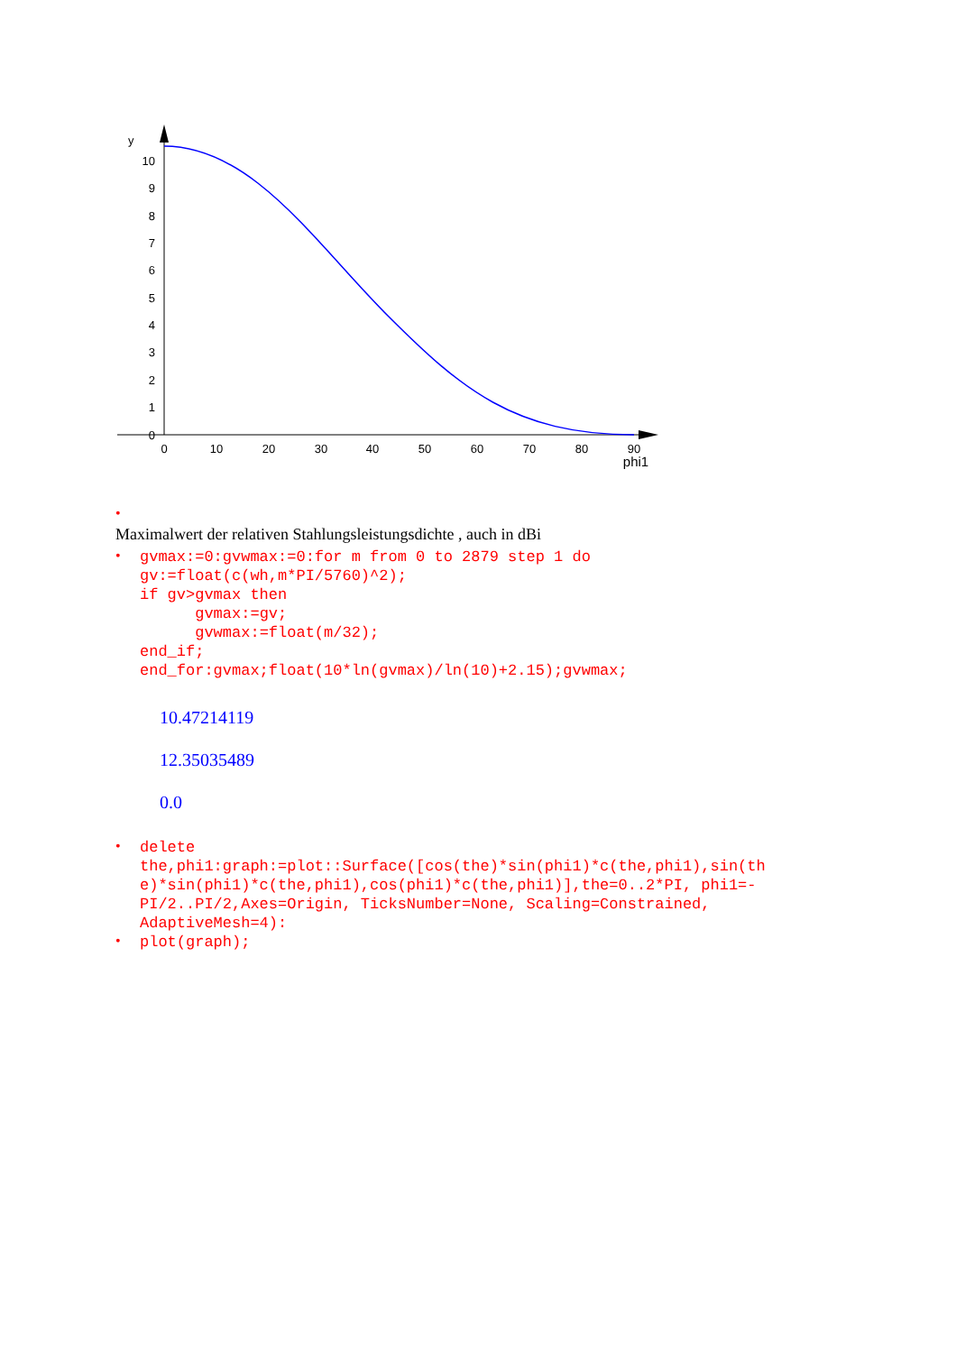y
10
9
8
7
6
5
4
3
2
1
0
0
10
20
30
40
50
60
70
80
90
phi1
•
Maximalwert der relativen Stahlungsleistungsdichte , auch in dBi
•
gvmax:=0:gvwmax:=0:for m from 0 to 2879 step 1 do
gv:=float(c(wh,m*PI/5760)^2);
if gv>gvmax then
      gvmax:=gv;
      gvwmax:=float(m/32);
end_if;
end_for:gvmax;float(10*ln(gvmax)/ln(10)+2.15);gvwmax;
10.47214119
12.35035489
0.0
•
delete
the,phi1:graph:=plot::Surface([cos(the)*sin(phi1)*c(the,phi1),sin(th
e)*sin(phi1)*c(the,phi1),cos(phi1)*c(the,phi1)],the=0..2*PI, phi1=-
PI/2..PI/2,Axes=Origin, TicksNumber=None, Scaling=Constrained,
AdaptiveMesh=4):
•
plot(graph);